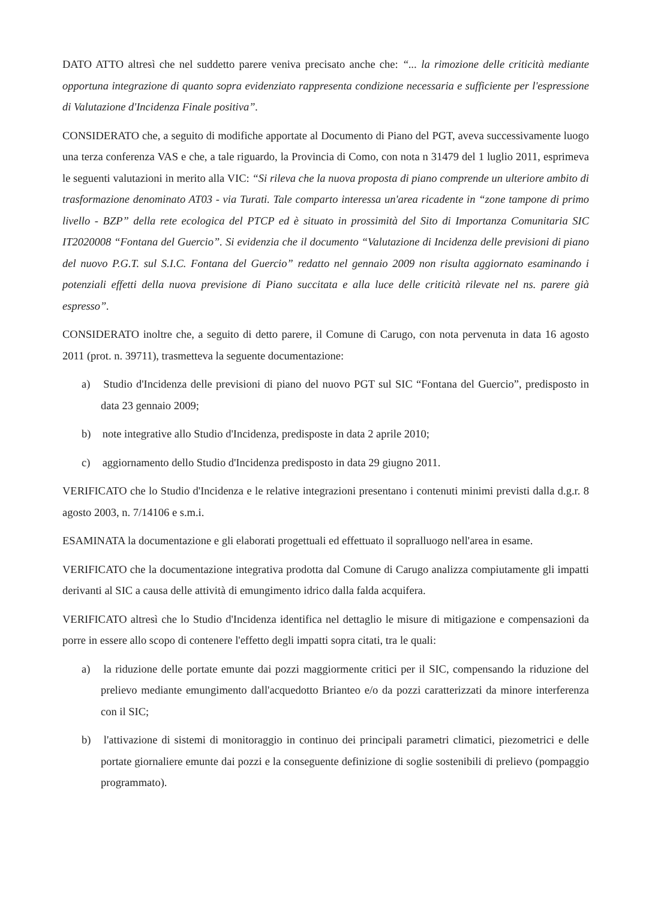DATO ATTO altresì che nel suddetto parere veniva precisato anche che: “... la rimozione delle criticità mediante opportuna integrazione di quanto sopra evidenziato rappresenta condizione necessaria e sufficiente per l'espressione di Valutazione d'Incidenza Finale positiva”.
CONSIDERATO che, a seguito di modifiche apportate al Documento di Piano del PGT, aveva successivamente luogo una terza conferenza VAS e che, a tale riguardo, la Provincia di Como, con nota n 31479 del 1 luglio 2011, esprimeva le seguenti valutazioni in merito alla VIC: “Si rileva che la nuova proposta di piano comprende un ulteriore ambito di trasformazione denominato AT03 - via Turati. Tale comparto interessa un'area ricadente in “zone tampone di primo livello - BZP” della rete ecologica del PTCP ed è situato in prossimità del Sito di Importanza Comunitaria SIC IT2020008 “Fontana del Guercio”. Si evidenzia che il documento “Valutazione di Incidenza delle previsioni di piano del nuovo P.G.T. sul S.I.C. Fontana del Guercio” redatto nel gennaio 2009 non risulta aggiornato esaminando i potenziali effetti della nuova previsione di Piano succitata e alla luce delle criticità rilevate nel ns. parere già espresso”.
CONSIDERATO inoltre che, a seguito di detto parere, il Comune di Carugo, con nota pervenuta in data 16 agosto 2011 (prot. n. 39711), trasmetteva la seguente documentazione:
a) Studio d'Incidenza delle previsioni di piano del nuovo PGT sul SIC “Fontana del Guercio”, predisposto in data 23 gennaio 2009;
b) note integrative allo Studio d'Incidenza, predisposte in data 2 aprile 2010;
c) aggiornamento dello Studio d'Incidenza predisposto in data 29 giugno 2011.
VERIFICATO che lo Studio d'Incidenza e le relative integrazioni presentano i contenuti minimi previsti dalla d.g.r. 8 agosto 2003, n. 7/14106 e s.m.i.
ESAMINATA la documentazione e gli elaborati progettuali ed effettuato il sopralluogo nell'area in esame.
VERIFICATO che la documentazione integrativa prodotta dal Comune di Carugo analizza compiutamente gli impatti derivanti al SIC a causa delle attività di emungimento idrico dalla falda acquifera.
VERIFICATO altresì che lo Studio d'Incidenza identifica nel dettaglio le misure di mitigazione e compensazioni da porre in essere allo scopo di contenere l'effetto degli impatti sopra citati, tra le quali:
a) la riduzione delle portate emunte dai pozzi maggiormente critici per il SIC, compensando la riduzione del prelievo mediante emungimento dall'acquedotto Brianteo e/o da pozzi caratterizzati da minore interferenza con il SIC;
b) l'attivazione di sistemi di monitoraggio in continuo dei principali parametri climatici, piezometrici e delle portate giornaliere emunte dai pozzi e la conseguente definizione di soglie sostenibili di prelievo (pompaggio programmato).